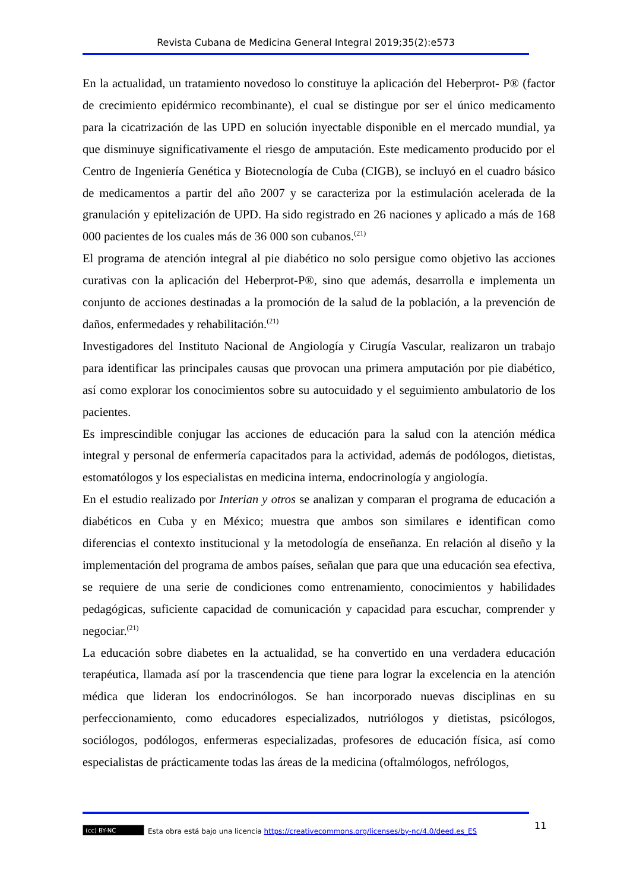Revista Cubana de Medicina General Integral 2019;35(2):e573
En la actualidad, un tratamiento novedoso lo constituye la aplicación del Heberprot- P® (factor de crecimiento epidérmico recombinante), el cual se distingue por ser el único medicamento para la cicatrización de las UPD en solución inyectable disponible en el mercado mundial, ya que disminuye significativamente el riesgo de amputación. Este medicamento producido por el Centro de Ingeniería Genética y Biotecnología de Cuba (CIGB), se incluyó en el cuadro básico de medicamentos a partir del año 2007 y se caracteriza por la estimulación acelerada de la granulación y epitelización de UPD. Ha sido registrado en 26 naciones y aplicado a más de 168 000 pacientes de los cuales más de 36 000 son cubanos.<sup>(21)</sup>
El programa de atención integral al pie diabético no solo persigue como objetivo las acciones curativas con la aplicación del Heberprot-P®, sino que además, desarrolla e implementa un conjunto de acciones destinadas a la promoción de la salud de la población, a la prevención de daños, enfermedades y rehabilitación.<sup>(21)</sup>
Investigadores del Instituto Nacional de Angiología y Cirugía Vascular, realizaron un trabajo para identificar las principales causas que provocan una primera amputación por pie diabético, así como explorar los conocimientos sobre su autocuidado y el seguimiento ambulatorio de los pacientes.
Es imprescindible conjugar las acciones de educación para la salud con la atención médica integral y personal de enfermería capacitados para la actividad, además de podólogos, dietistas, estomatólogos y los especialistas en medicina interna, endocrinología y angiología.
En el estudio realizado por Interian y otros se analizan y comparan el programa de educación a diabéticos en Cuba y en México; muestra que ambos son similares e identifican como diferencias el contexto institucional y la metodología de enseñanza. En relación al diseño y la implementación del programa de ambos países, señalan que para que una educación sea efectiva, se requiere de una serie de condiciones como entrenamiento, conocimientos y habilidades pedagógicas, suficiente capacidad de comunicación y capacidad para escuchar, comprender y negociar.<sup>(21)</sup>
La educación sobre diabetes en la actualidad, se ha convertido en una verdadera educación terapéutica, llamada así por la trascendencia que tiene para lograr la excelencia en la atención médica que lideran los endocrinólogos. Se han incorporado nuevas disciplinas en su perfeccionamiento, como educadores especializados, nutriólogos y dietistas, psicólogos, sociólogos, podólogos, enfermeras especializadas, profesores de educación física, así como especialistas de prácticamente todas las áreas de la medicina (oftalmólogos, nefrólogos,
11
(cc) BY-NC Esta obra está bajo una licencia https://creativecommons.org/licenses/by-nc/4.0/deed.es_ES